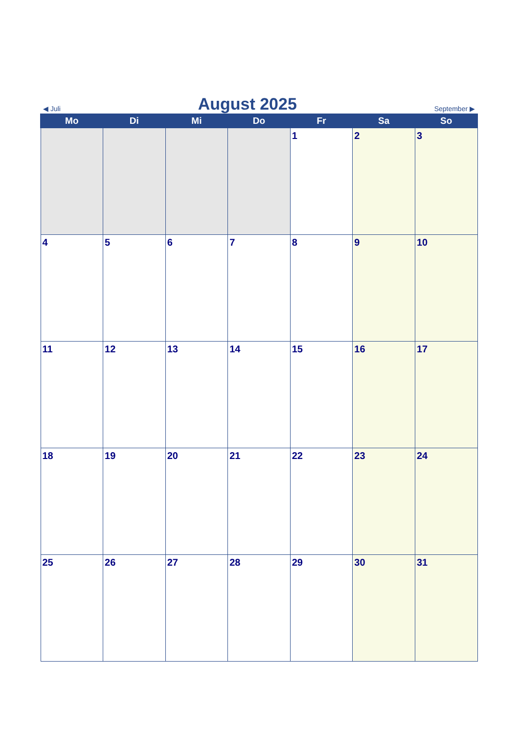◀ Juli
August 2025
September ▶
| Mo | Di | Mi | Do | Fr | Sa | So |
| --- | --- | --- | --- | --- | --- | --- |
| | | | | 1 | 2 | 3 |
| 4 | 5 | 6 | 7 | 8 | 9 | 10 |
| 11 | 12 | 13 | 14 | 15 | 16 | 17 |
| 18 | 19 | 20 | 21 | 22 | 23 | 24 |
| 25 | 26 | 27 | 28 | 29 | 30 | 31 |